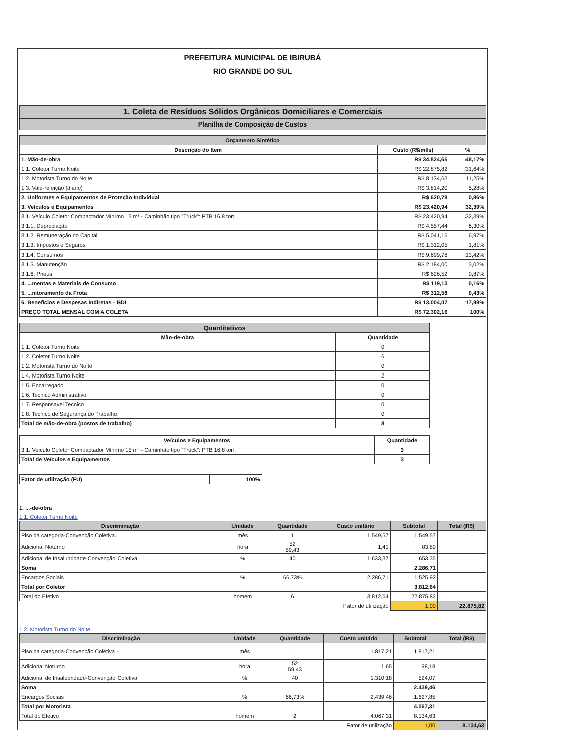PREFEITURA MUNICIPAL DE IBIRUBÁ
RIO GRANDE DO SUL
1. Coleta de Resíduos Sólidos Orgânicos Domiciliares e Comerciais
Planilha de Composição de Custos
| Orçamento Sintético | | |
| --- | --- | --- |
| Descrição do Item | Custo (R$/mês) | % |
| 1. Mão-de-obra | R$ 34.824,65 | 48,17% |
| 1.1. Coletor Turno Noite | R$ 22.875,82 | 31,64% |
| 1.2. Motorista Turno do Noite | R$ 8.134,63 | 11,25% |
| 1.3. Vale-refeição (diário) | R$ 3.814,20 | 5,28% |
| 2. Uniformes e Equipamentos de Proteção Individual | R$ 620,79 | 0,86% |
| 3. Veículos e Equipamentos | R$ 23.420,94 | 32,39% |
| 3.1. Veículo Coletor Compactador Mínimo 15 m³ - Caminhão tipo "Truck": PTB 16,8 ton. | R$ 23.420,94 | 32,39% |
| 3.1.1. Depreciação | R$ 4.557,44 | 6,30% |
| 3.1.2. Remuneração do Capital | R$ 5.041,16 | 6,97% |
| 3.1.3. Impostos e Seguros | R$ 1.312,05 | 1,81% |
| 3.1.4. Consumos | R$ 9.699,78 | 13,42% |
| 3.1.5. Manutenção | R$ 2.184,00 | 3,02% |
| 3.1.6. Pneus | R$ 626,52 | 0,87% |
| 4. ...mentas e Materiais de Consumo | R$ 119,13 | 0,16% |
| 5. ...nitoramento da Frota | R$ 312,58 | 0,43% |
| 6. Benefícios e Despesas Indiretas - BDI | R$ 13.004,07 | 17,99% |
| PREÇO TOTAL MENSAL COM A COLETA | R$ 72.302,16 | 100% |
| Quantitativos | |
| --- | --- |
| Mão-de-obra | Quantidade |
| 1.1. Coletor Turno Noite | 0 |
| 1.2. Coletor Turno Noite | 6 |
| 1.2. Motorista Turno do Noite | 0 |
| 1.4. Motorista Turno Noite | 2 |
| 1.5. Encarregado | 0 |
| 1.6. Tecnico Administrativo | 0 |
| 1.7. Responsavel Tecnico | 0 |
| 1.8. Tecnico de Segurança do Trabalho | 0 |
| Total de mão-de-obra (postos de trabalho) | 8 |
| Veículos e Equipamentos | Quantidade |
| --- | --- |
| 3.1. Veículo Coletor Compactador Mínimo 15 m³ - Caminhão tipo "Truck": PTB 16,8 ton. | 3 |
| Total de Veículos e Equipamentos | 3 |
| Fator de utilização (FU) | 100% |
1. ...-de-obra
1.1. Coletor Turno Noite
| Discriminação | Unidade | Quantidade | Custo unitário | Subtotal | Total (R$) |
| --- | --- | --- | --- | --- | --- |
| Piso da categoria-Convenção Coletiva. | mês | 1 | 1.549,57 | 1.549,57 | |
| Adicional Noturno | hora | 52 59,43 | 1,41 | 83,80 | |
| Adicional de Insalubridade-Convenção Coletiva | % | 40 | 1.633,37 | 653,35 | |
| Soma | | | | 2.286,71 | |
| Encargos Sociais | % | 66,73% | 2.286,71 | 1.525,92 | |
| Total por Coletor | | | | 3.812,64 | |
| Total do Efetivo | homem | 6 | 3.812,64 | 22.875,82 | |
| Fator de utilização | | | | 1,00 | 22.875,82 |
1.2. Motorista Turno do Noite
| Discriminação | Unidade | Quantidade | Custo unitário | Subtotal | Total (R$) |
| --- | --- | --- | --- | --- | --- |
| Piso da categoria-Convenção Coletiva - | mês | 1 | 1.817,21 | 1.817,21 | |
| Adicional Noturno | hora | 52 59,43 | 1,65 | 98,18 | |
| Adicional de Insalubridade-Convenção Coletiva | % | 40 | 1.310,18 | 524,07 | |
| Soma | | | | 2.439,46 | |
| Encargos Sociais | % | 66,73% | 2.439,46 | 1.627,85 | |
| Total por Motorista | | | | 4.067,31 | |
| Total do Efetivo | homem | 2 | 4.067,31 | 8.134,63 | |
| Fator de utilização | | | | 1,00 | 8.134,63 |